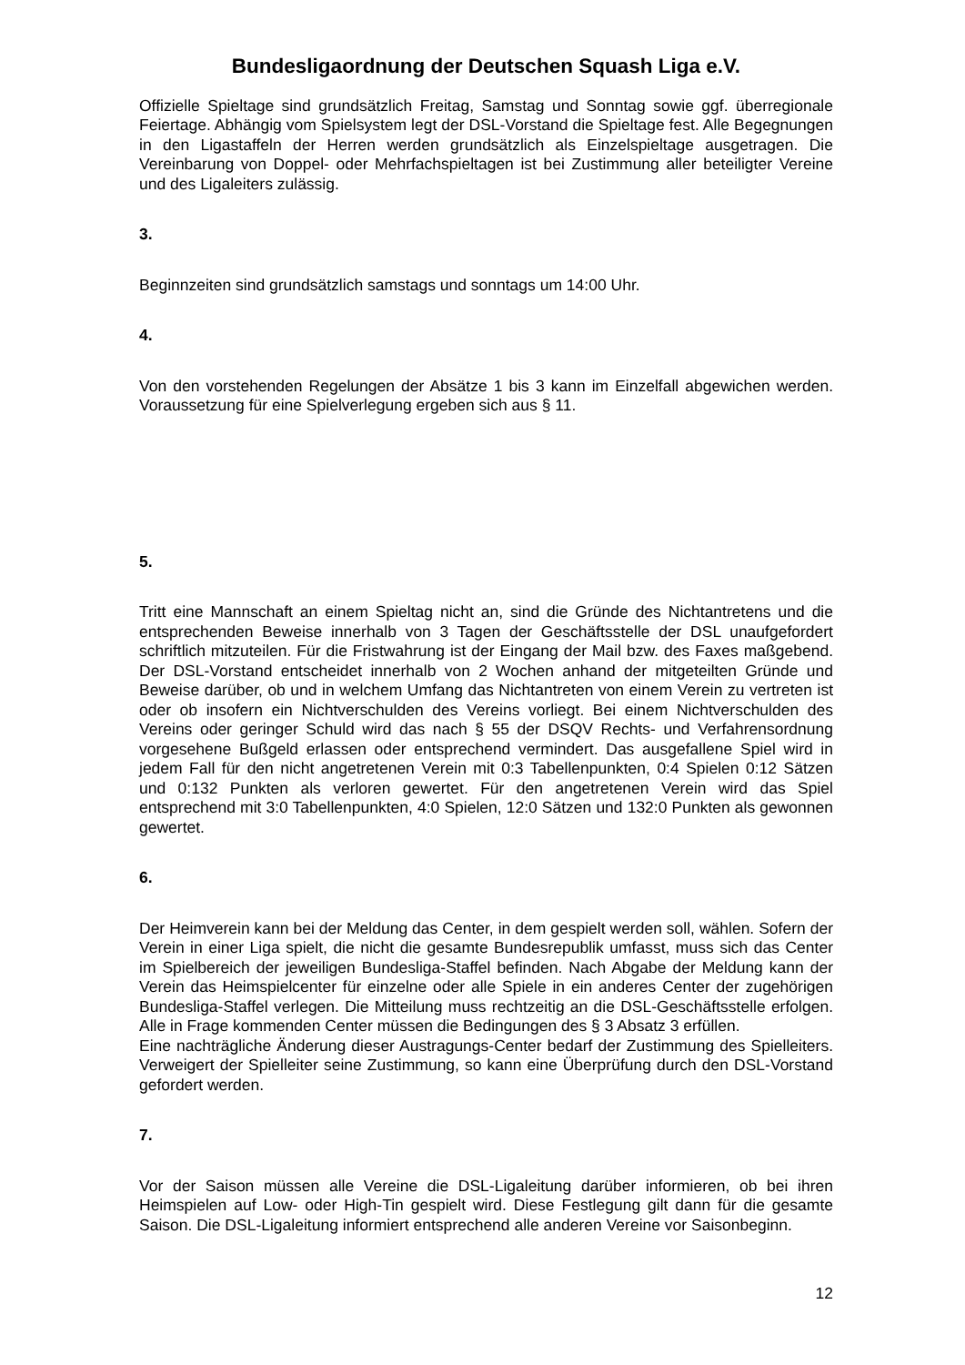Bundesligaordnung der Deutschen Squash Liga e.V.
Offizielle Spieltage sind grundsätzlich Freitag, Samstag und Sonntag sowie ggf. überregionale Feiertage. Abhängig vom Spielsystem legt der DSL-Vorstand die Spieltage fest. Alle Begegnungen in den Ligastaffeln der Herren werden grundsätzlich als Einzelspieltage ausgetragen. Die Vereinbarung von Doppel- oder Mehrfachspieltagen ist bei Zustimmung aller beteiligter Vereine und des Ligaleiters zulässig.
3.
Beginnzeiten sind grundsätzlich samstags und sonntags um 14:00 Uhr.
4.
Von den vorstehenden Regelungen der Absätze 1 bis 3 kann im Einzelfall abgewichen werden. Voraussetzung für eine Spielverlegung ergeben sich aus § 11.
5.
Tritt eine Mannschaft an einem Spieltag nicht an, sind die Gründe des Nichtantretens und die entsprechenden Beweise innerhalb von 3 Tagen der Geschäftsstelle der DSL unaufgefordert schriftlich mitzuteilen. Für die Fristwahrung ist der Eingang der Mail bzw. des Faxes maßgebend. Der DSL-Vorstand entscheidet innerhalb von 2 Wochen anhand der mitgeteilten Gründe und Beweise darüber, ob und in welchem Umfang das Nichtantreten von einem Verein zu vertreten ist oder ob insofern ein Nichtverschulden des Vereins vorliegt. Bei einem Nichtverschulden des Vereins oder geringer Schuld wird das nach § 55 der DSQV Rechts- und Verfahrensordnung vorgesehene Bußgeld erlassen oder entsprechend vermindert. Das ausgefallene Spiel wird in jedem Fall für den nicht angetretenen Verein mit 0:3 Tabellenpunkten, 0:4 Spielen 0:12 Sätzen und 0:132 Punkten als verloren gewertet. Für den angetretenen Verein wird das Spiel entsprechend mit 3:0 Tabellenpunkten, 4:0 Spielen, 12:0 Sätzen und 132:0 Punkten als gewonnen gewertet.
6.
Der Heimverein kann bei der Meldung das Center, in dem gespielt werden soll, wählen. Sofern der Verein in einer Liga spielt, die nicht die gesamte Bundesrepublik umfasst, muss sich das Center im Spielbereich der jeweiligen Bundesliga-Staffel befinden. Nach Abgabe der Meldung kann der Verein das Heimspielcenter für einzelne oder alle Spiele in ein anderes Center der zugehörigen Bundesliga-Staffel verlegen. Die Mitteilung muss rechtzeitig an die DSL-Geschäftsstelle erfolgen. Alle in Frage kommenden Center müssen die Bedingungen des § 3 Absatz 3 erfüllen.
Eine nachträgliche Änderung dieser Austragungs-Center bedarf der Zustimmung des Spielleiters. Verweigert der Spielleiter seine Zustimmung, so kann eine Überprüfung durch den DSL-Vorstand gefordert werden.
7.
Vor der Saison müssen alle Vereine die DSL-Ligaleitung darüber informieren, ob bei ihren Heimspielen auf Low- oder High-Tin gespielt wird. Diese Festlegung gilt dann für die gesamte Saison. Die DSL-Ligaleitung informiert entsprechend alle anderen Vereine vor Saisonbeginn.
12